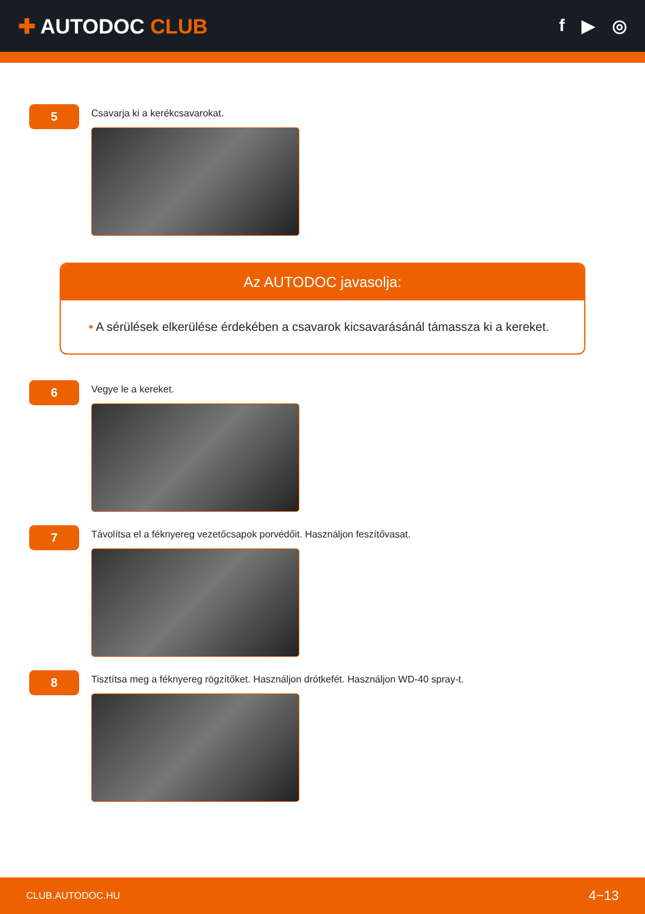✚ AUTODOC CLUB
f ▶ ◎
5
Csavarja ki a kerékcsavarokat.
Az AUTODOC javasolja:
• A sérülések elkerülése érdekében a csavarok kicsavarásánál támassza ki a kereket.
6
Vegye le a kereket.
7
Távolítsa el a féknyereg vezetőcsapok porvédőit. Használjon feszítővasat.
8
Tisztítsa meg a féknyereg rögzítőket. Használjon drótkefét. Használjon WD-40 spray-t.
CLUB.AUTODOC.HU 4−13